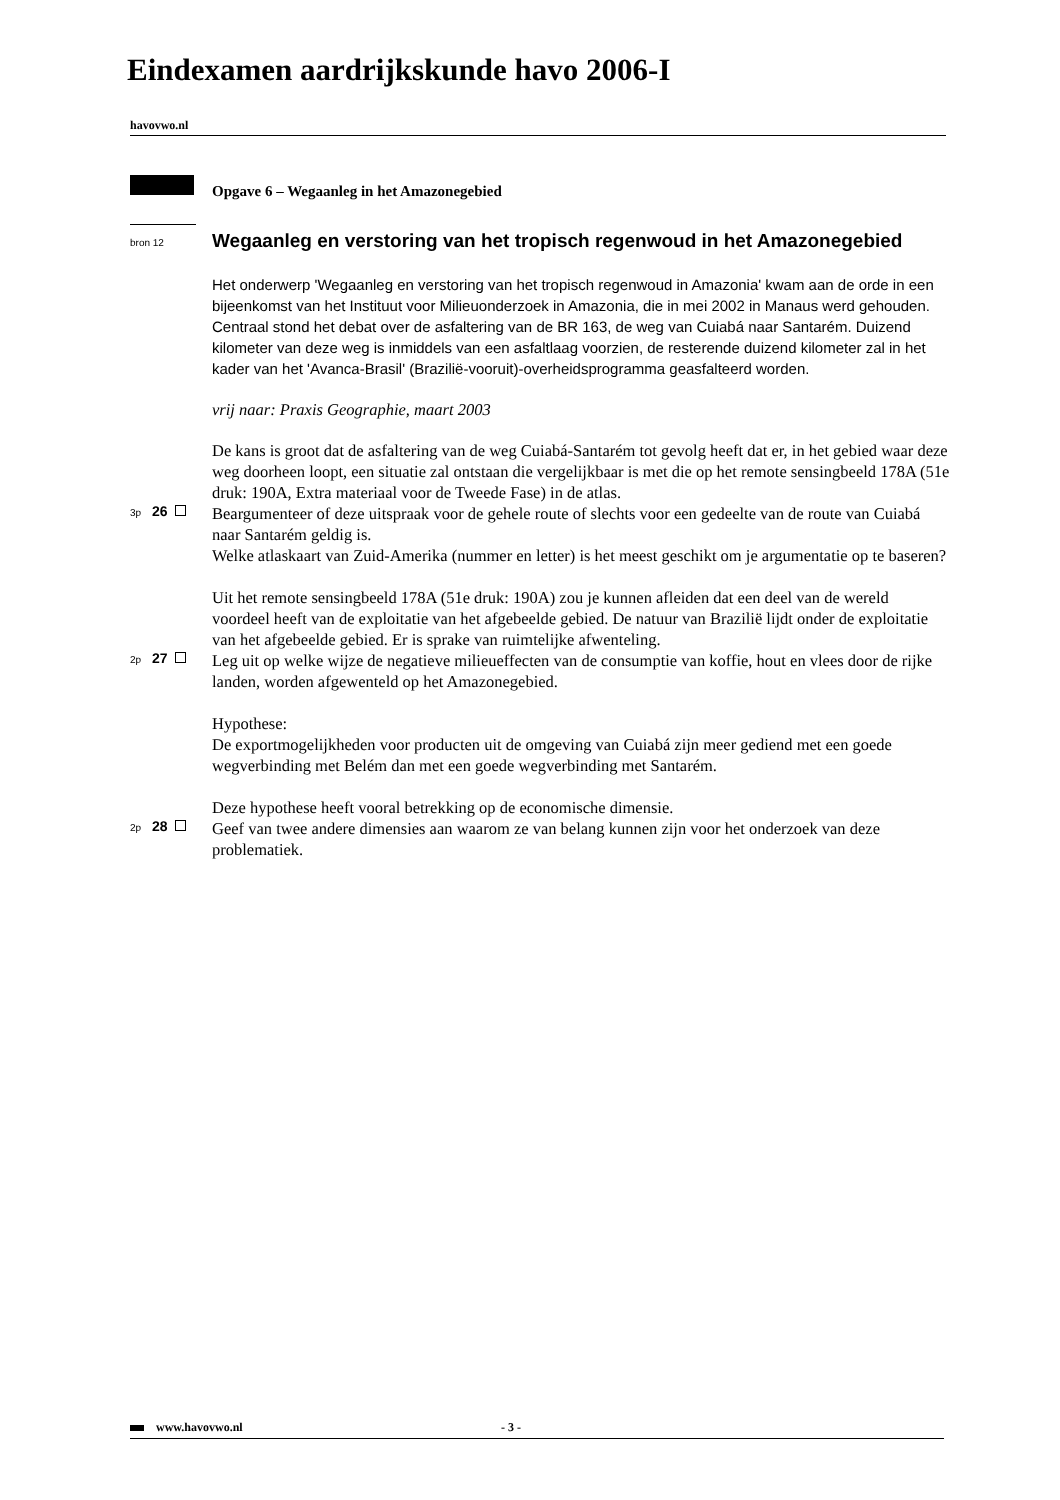Eindexamen aardrijkskunde havo 2006-I
havovwo.nl
Opgave 6 – Wegaanleg in het Amazonegebied
bron 12
Wegaanleg en verstoring van het tropisch regenwoud in het Amazonegebied
Het onderwerp 'Wegaanleg en verstoring van het tropisch regenwoud in Amazonia' kwam aan de orde in een bijeenkomst van het Instituut voor Milieuonderzoek in Amazonia, die in mei 2002 in Manaus werd gehouden. Centraal stond het debat over de asfaltering van de BR 163, de weg van Cuiabá naar Santarém. Duizend kilometer van deze weg is inmiddels van een asfaltlaag voorzien, de resterende duizend kilometer zal in het kader van het 'Avanca-Brasil' (Brazilië-vooruit)-overheidsprogramma geasfalteerd worden.
vrij naar: Praxis Geographie, maart 2003
De kans is groot dat de asfaltering van de weg Cuiabá-Santarém tot gevolg heeft dat er, in het gebied waar deze weg doorheen loopt, een situatie zal ontstaan die vergelijkbaar is met die op het remote sensingbeeld 178A (51e druk: 190A, Extra materiaal voor de Tweede Fase) in de atlas.
3p 26
Beargumenteer of deze uitspraak voor de gehele route of slechts voor een gedeelte van de route van Cuiabá naar Santarém geldig is.
Welke atlaskaart van Zuid-Amerika (nummer en letter) is het meest geschikt om je argumentatie op te baseren?
Uit het remote sensingbeeld 178A (51e druk: 190A) zou je kunnen afleiden dat een deel van de wereld voordeel heeft van de exploitatie van het afgebeelde gebied. De natuur van Brazilië lijdt onder de exploitatie van het afgebeelde gebied. Er is sprake van ruimtelijke afwenteling.
2p 27
Leg uit op welke wijze de negatieve milieueffecten van de consumptie van koffie, hout en vlees door de rijke landen, worden afgewenteld op het Amazonegebied.
Hypothese:
De exportmogelijkheden voor producten uit de omgeving van Cuiabá zijn meer gediend met een goede wegverbinding met Belém dan met een goede wegverbinding met Santarém.
Deze hypothese heeft vooral betrekking op de economische dimensie.
2p 28
Geef van twee andere dimensies aan waarom ze van belang kunnen zijn voor het onderzoek van deze problematiek.
www.havovwo.nl - 3 -